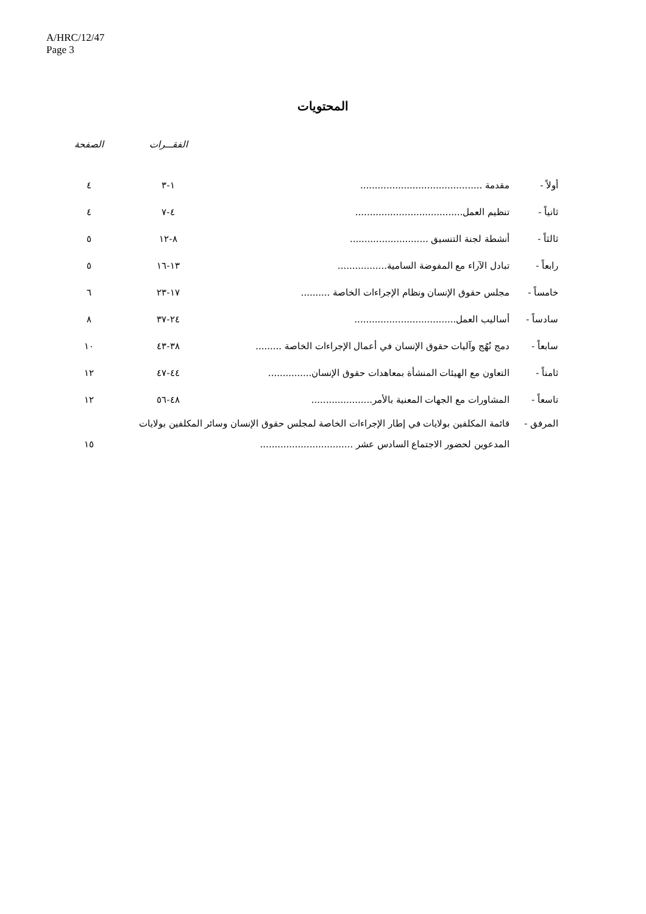A/HRC/12/47
Page 3
المحتويات
| | | الفقـــرات | الصفحة |
| --- | --- | --- | --- |
| أولاً - | مقدمة .......................................... | ١-٣ | ٤ |
| ثانياً - | تنظيم العمل..................................... | ٤-٧ | ٤ |
| ثالثاً - | أنشطة لجنة التنسيق ........................... | ٨-١٢ | ٥ |
| رابعاً - | تبادل الآراء مع المفوضة السامية................. | ١٣-١٦ | ٥ |
| خامساً - | مجلس حقوق الإنسان ونظام الإجراءات الخاصة .......... | ١٧-٢٣ | ٦ |
| سادساً - | أساليب العمل................................... | ٢٤-٣٧ | ٨ |
| سابعاً - | دمج نُهُج وآليات حقوق الإنسان في أعمال الإجراءات الخاصة ......... | ٣٨-٤٣ | ١٠ |
| ثامناً - | التعاون مع الهيئات المنشأة بمعاهدات حقوق الإنسان............... | ٤٤-٤٧ | ١٢ |
| تاسعاً - | المشاورات مع الجهات المعنية بالأمر..................... | ٤٨-٥٦ | ١٢ |
| المرفق - | قائمة المكلفين بولايات في إطار الإجراءات الخاصة لمجلس حقوق الإنسان وسائر المكلفين بولايات المدعوين لحضور الاجتماع السادس عشر ................................ | | ١٥ |